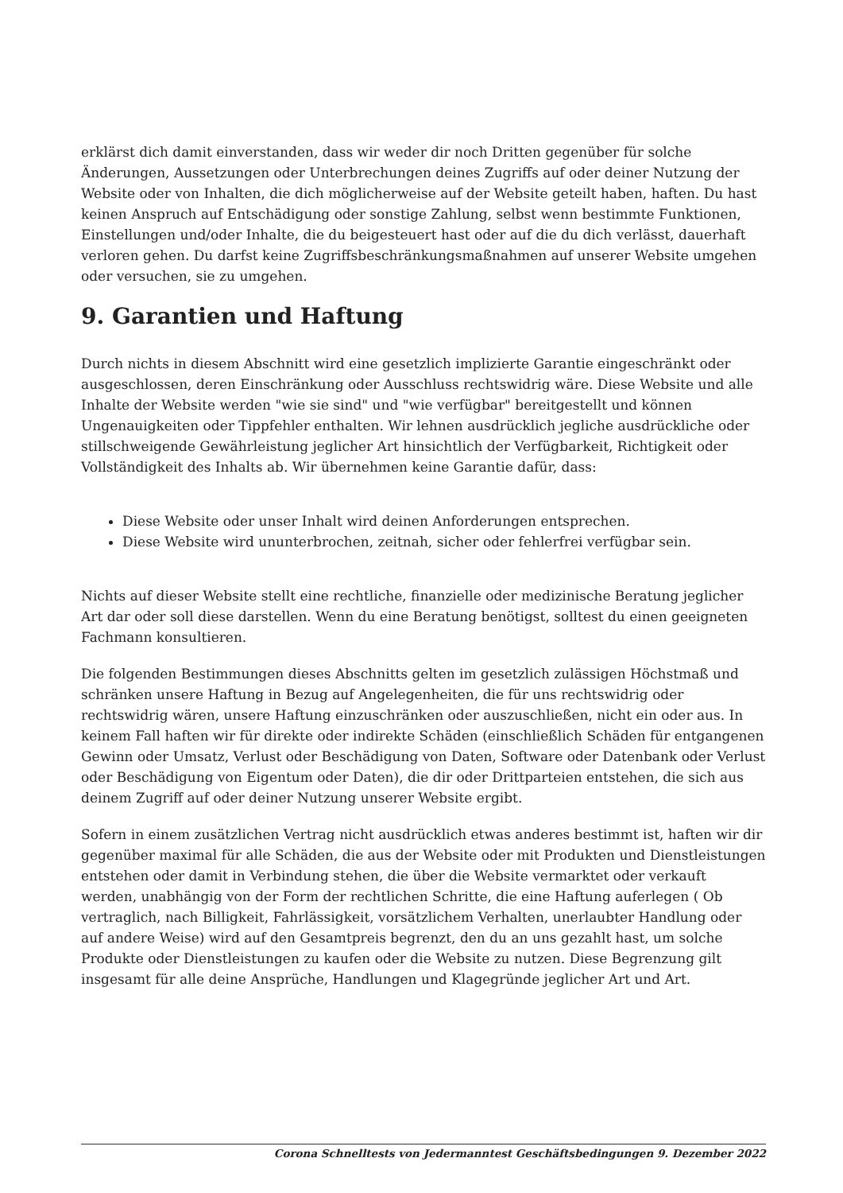erklärst dich damit einverstanden, dass wir weder dir noch Dritten gegenüber für solche Änderungen, Aussetzungen oder Unterbrechungen deines Zugriffs auf oder deiner Nutzung der Website oder von Inhalten, die dich möglicherweise auf der Website geteilt haben, haften. Du hast keinen Anspruch auf Entschädigung oder sonstige Zahlung, selbst wenn bestimmte Funktionen, Einstellungen und/oder Inhalte, die du beigesteuert hast oder auf die du dich verlässt, dauerhaft verloren gehen. Du darfst keine Zugriffsbeschränkungsmaßnahmen auf unserer Website umgehen oder versuchen, sie zu umgehen.
9. Garantien und Haftung
Durch nichts in diesem Abschnitt wird eine gesetzlich implizierte Garantie eingeschränkt oder ausgeschlossen, deren Einschränkung oder Ausschluss rechtswidrig wäre. Diese Website und alle Inhalte der Website werden "wie sie sind" und "wie verfügbar" bereitgestellt und können Ungenauigkeiten oder Tippfehler enthalten. Wir lehnen ausdrücklich jegliche ausdrückliche oder stillschweigende Gewährleistung jeglicher Art hinsichtlich der Verfügbarkeit, Richtigkeit oder Vollständigkeit des Inhalts ab. Wir übernehmen keine Garantie dafür, dass:
Diese Website oder unser Inhalt wird deinen Anforderungen entsprechen.
Diese Website wird ununterbrochen, zeitnah, sicher oder fehlerfrei verfügbar sein.
Nichts auf dieser Website stellt eine rechtliche, finanzielle oder medizinische Beratung jeglicher Art dar oder soll diese darstellen. Wenn du eine Beratung benötigst, solltest du einen geeigneten Fachmann konsultieren.
Die folgenden Bestimmungen dieses Abschnitts gelten im gesetzlich zulässigen Höchstmaß und schränken unsere Haftung in Bezug auf Angelegenheiten, die für uns rechtswidrig oder rechtswidrig wären, unsere Haftung einzuschränken oder auszuschließen, nicht ein oder aus. In keinem Fall haften wir für direkte oder indirekte Schäden (einschließlich Schäden für entgangenen Gewinn oder Umsatz, Verlust oder Beschädigung von Daten, Software oder Datenbank oder Verlust oder Beschädigung von Eigentum oder Daten), die dir oder Drittparteien entstehen, die sich aus deinem Zugriff auf oder deiner Nutzung unserer Website ergibt.
Sofern in einem zusätzlichen Vertrag nicht ausdrücklich etwas anderes bestimmt ist, haften wir dir gegenüber maximal für alle Schäden, die aus der Website oder mit Produkten und Dienstleistungen entstehen oder damit in Verbindung stehen, die über die Website vermarktet oder verkauft werden, unabhängig von der Form der rechtlichen Schritte, die eine Haftung auferlegen ( Ob vertraglich, nach Billigkeit, Fahrlässigkeit, vorsätzlichem Verhalten, unerlaubter Handlung oder auf andere Weise) wird auf den Gesamtpreis begrenzt, den du an uns gezahlt hast, um solche Produkte oder Dienstleistungen zu kaufen oder die Website zu nutzen. Diese Begrenzung gilt insgesamt für alle deine Ansprüche, Handlungen und Klagegründe jeglicher Art und Art.
Corona Schnelltests von Jedermanntest Geschäftsbedingungen 9. Dezember 2022